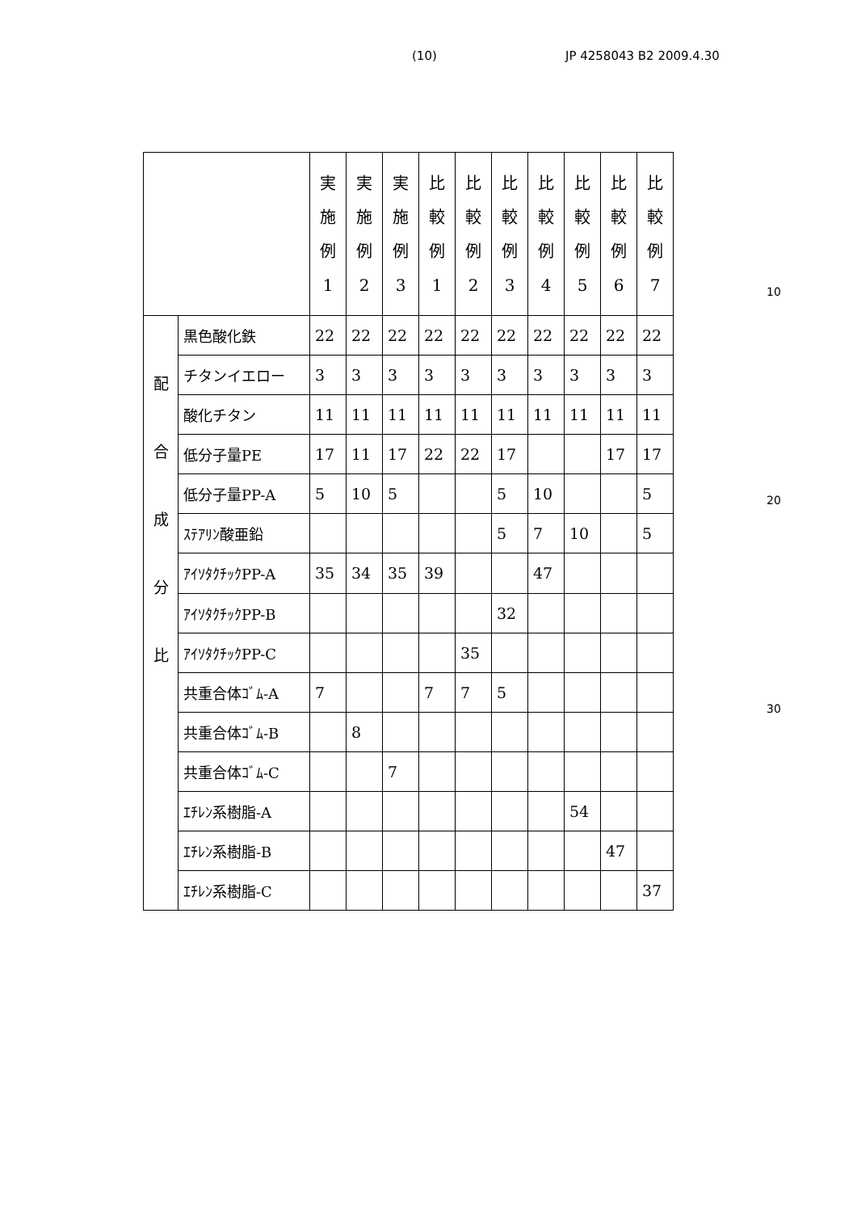(10) JP 4258043 B2 2009.4.30
| | | 実 施 例 1 | 実 施 例 2 | 実 施 例 3 | 比 較 例 1 | 比 較 例 2 | 比 較 例 3 | 比 較 例 4 | 比 較 例 5 | 比 較 例 6 | 比 較 例 7 |
| --- | --- | --- | --- | --- | --- | --- | --- | --- | --- | --- | --- |
| 配 合 成 分 比 | 黒色酸化鉄 | 22 | 22 | 22 | 22 | 22 | 22 | 22 | 22 | 22 | 22 |
| | チタンイエロー | 3 | 3 | 3 | 3 | 3 | 3 | 3 | 3 | 3 | 3 |
| | 酸化チタン | 11 | 11 | 11 | 11 | 11 | 11 | 11 | 11 | 11 | 11 |
| | 低分子量PE | 17 | 11 | 17 | 22 | 22 | 17 | | | 17 | 17 |
| | 低分子量PP-A | 5 | 10 | 5 | | | 5 | 10 | | | 5 |
| | ｽﾃｱﾘﾝ酸亜鉛 | | | | | | 5 | 7 | 10 | | 5 |
| | ｱｲｿﾀｸﾁｯｸPP-A | 35 | 34 | 35 | 39 | | | 47 | | | |
| | ｱｲｿﾀｸﾁｯｸPP-B | | | | | | 32 | | | | |
| | ｱｲｿﾀｸﾁｯｸPP-C | | | | | 35 | | | | | |
| | 共重合体ｺﾞﾑ-A | 7 | | | 7 | 7 | 5 | | | | |
| | 共重合体ｺﾞﾑ-B | | 8 | | | | | | | | |
| | 共重合体ｺﾞﾑ-C | | | 7 | | | | | | | |
| | ｴﾁﾚﾝ系樹脂-A | | | | | | | | 54 | | |
| | ｴﾁﾚﾝ系樹脂-B | | | | | | | | | 47 | |
| | ｴﾁﾚﾝ系樹脂-C | | | | | | | | | | 37 |
10
20
30